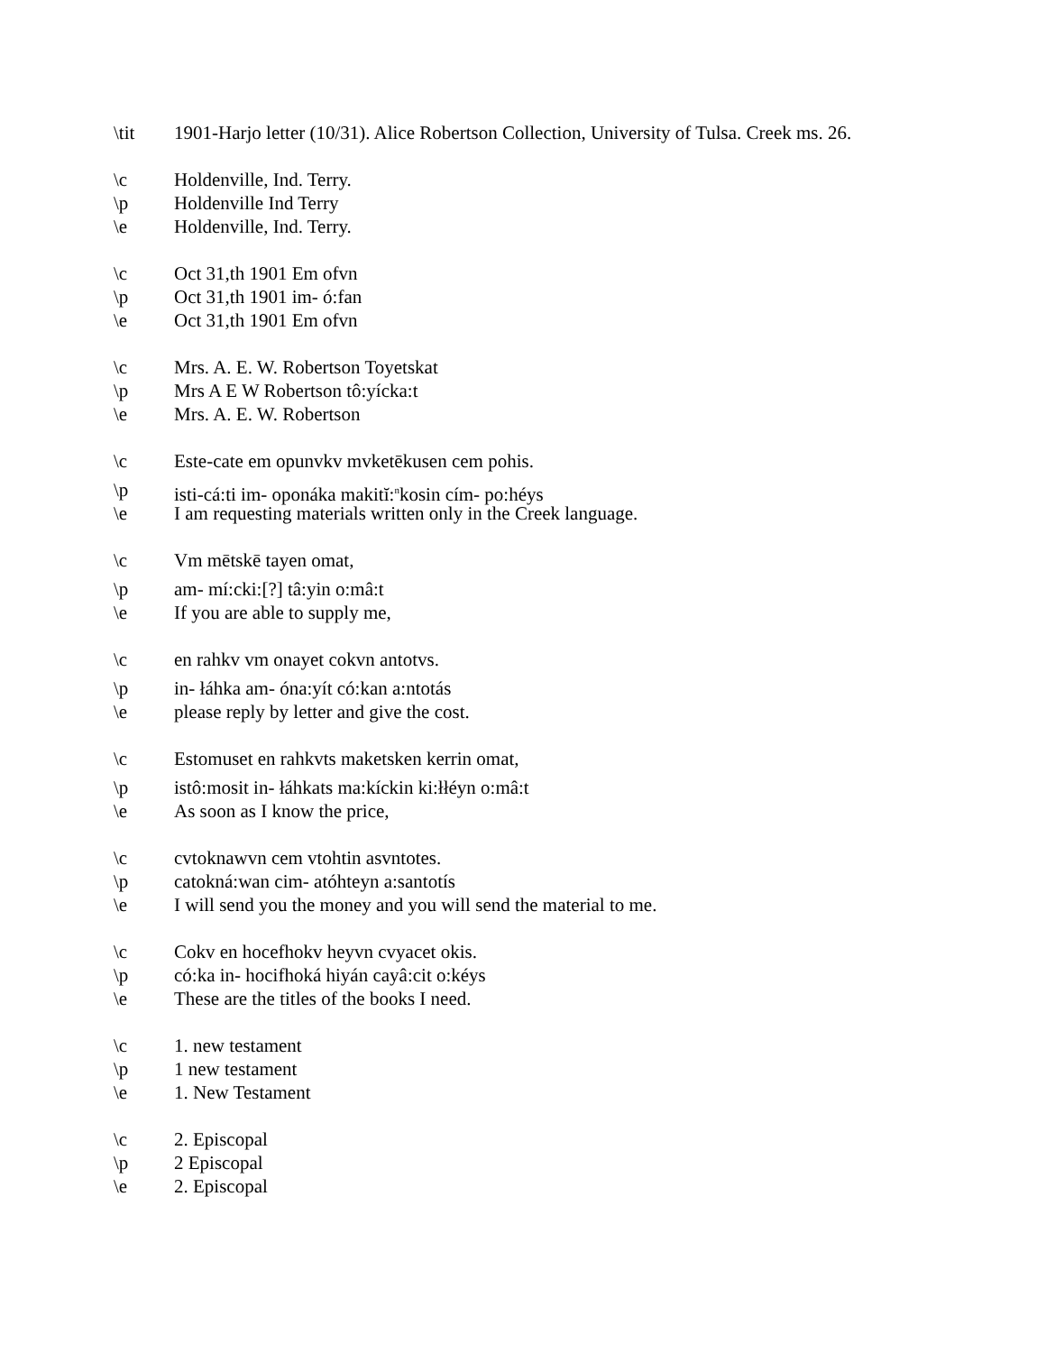\tit 1901-Harjo letter (10/31). Alice Robertson Collection, University of Tulsa. Creek ms. 26.
\c Holdenville, Ind. Terry.
\p Holdenville Ind Terry
\e Holdenville, Ind. Terry.
\c Oct 31,th 1901 Em ofvn
\p Oct 31,th 1901 im- ó:fan
\e Oct 31,th 1901 Em ofvn
\c Mrs. A. E. W. Robertson Toyetskat
\p Mrs A E W Robertson tô:yícka:t
\e Mrs. A. E. W. Robertson
\c Este-cate em opunvkv mvketēkusen cem pohis.
\p isti-cá:ti im- oponáka makitĭ:<sup>n</sup>kosin cím- po:héys
\e I am requesting materials written only in the Creek language.
\c Vm mētskē tayen omat,
\p am- mí:cki:[?] tâ:yin o:mâ:t
\e If you are able to supply me,
\c en rahkv vm onayet cokvn antotvs.
\p in- łáhka am- óna:yít có:kan a:ntotás
\e please reply by letter and give the cost.
\c Estomuset en rahkvts maketsken kerrin omat,
\p istô:mosit in- łáhkats ma:kíckin ki:łłéyn o:mâ:t
\e As soon as I know the price,
\c cvtoknawvn cem vtohtin asvntotes.
\p catokná:wan cim- atóhteyn a:santotís
\e I will send you the money and you will send the material to me.
\c Cokv en hocefhokv heyvn cvyacet okis.
\p có:ka in- hocifhoká hiyán cayâ:cit o:kéys
\e These are the titles of the books I need.
\c 1. new testament
\p 1 new testament
\e 1. New Testament
\c 2. Episcopal
\p 2 Episcopal
\e 2. Episcopal